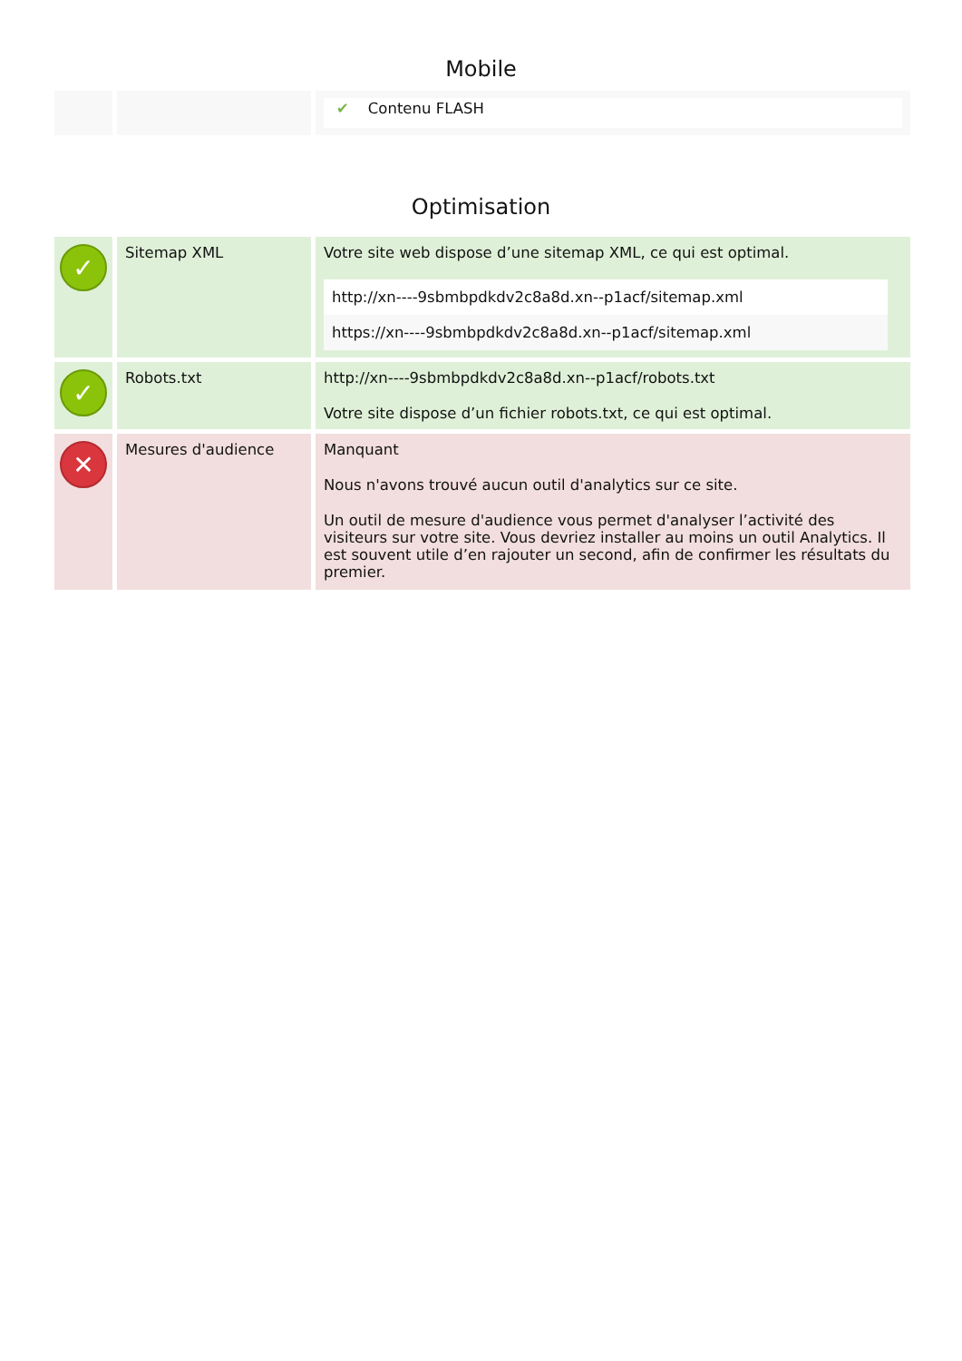Mobile
| | | ✔ Contenu FLASH |
Optimisation
| ✓ | Sitemap XML | Votre site web dispose d’une sitemap XML, ce qui est optimal. http://xn----9sbmbpdkdv2c8a8d.xn--p1acf/sitemap.xml https://xn----9sbmbpdkdv2c8a8d.xn--p1acf/sitemap.xml |
| ✓ | Robots.txt | http://xn----9sbmbpdkdv2c8a8d.xn--p1acf/robots.txt Votre site dispose d’un fichier robots.txt, ce qui est optimal. |
| ✕ | Mesures d'audience | Manquant Nous n'avons trouvé aucun outil d'analytics sur ce site. Un outil de mesure d'audience vous permet d'analyser l’activité des visiteurs sur votre site. Vous devriez installer au moins un outil Analytics. Il est souvent utile d’en rajouter un second, afin de confirmer les résultats du premier. |